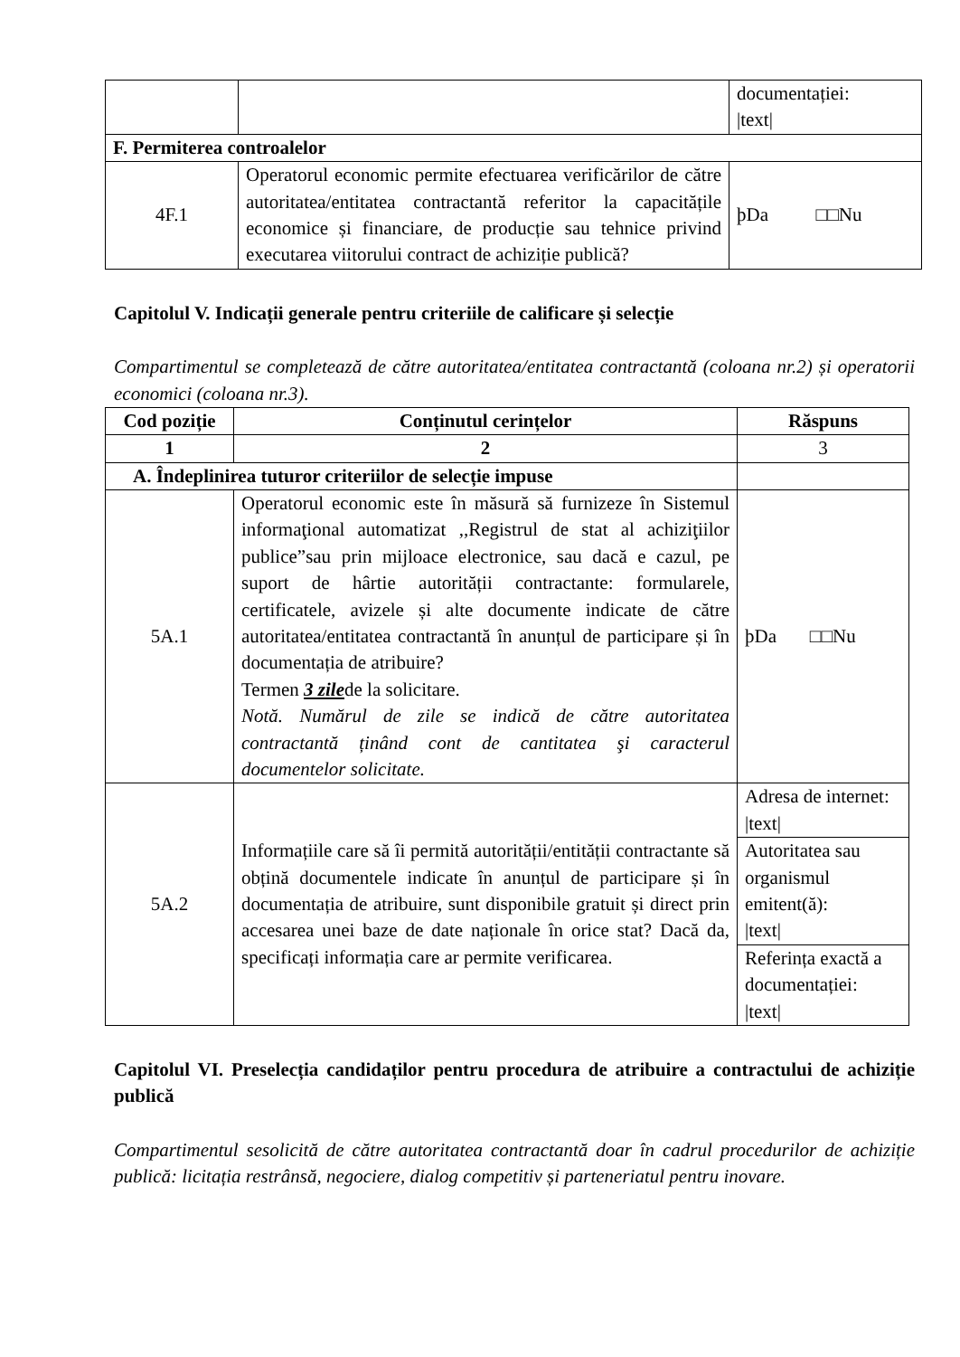| | | documentației: /text/ |
| F. Permiterea controalelor | | |
| 4F.1 | Operatorul economic permite efectuarea verificărilor de către autoritatea/entitatea contractantă referitor la capacitățile economice și financiare, de producție sau tehnice privind executarea viitorului contract de achiziție publică? | þDa □□Nu |
Capitolul V. Indicații generale pentru criteriile de calificare și selecție
Compartimentul se completează de către autoritatea/entitatea contractantă (coloana nr.2) și operatorii economici (coloana nr.3).
| Cod poziție | Conținutul cerințelor | Răspuns |
| --- | --- | --- |
| 1 | 2 | 3 |
| A. Îndeplinirea tuturor criteriilor de selecție impuse | | |
| 5A.1 | Operatorul economic este în măsură să furnizeze în Sistemul informaţional automatizat ,,Registrul de stat al achiziţiilor publice”sau prin mijloace electronice, sau dacă e cazul, pe suport de hârtie autorității contractante: formularele, certificatele, avizele și alte documente indicate de către autoritatea/entitatea contractantă în anunțul de participare și în documentația de atribuire? Termen 3 zile de la solicitare. Notă. Numărul de zile se indică de către autoritatea contractantă ținând cont de cantitatea şi caracterul documentelor solicitate. | þDa □□Nu |
| 5A.2 | Informațiile care să îi permită autorității/entității contractante să obțină documentele indicate în anunțul de participare și în documentația de atribuire, sunt disponibile gratuit și direct prin accesarea unei baze de date naționale în orice stat? Dacă da, specificați informația care ar permite verificarea. | Adresa de internet: /text/ |
| | | Autoritatea sau organismul emitent(ă): /text/ |
| | | Referința exactă a documentației: /text/ |
Capitolul VI. Preselecția candidaților pentru procedura de atribuire a contractului de achiziție publică
Compartimentul sesolicită de către autoritatea contractantă doar în cadrul procedurilor de achiziție publică: licitația restrânsă, negociere, dialog competitiv și parteneriatul pentru inovare.